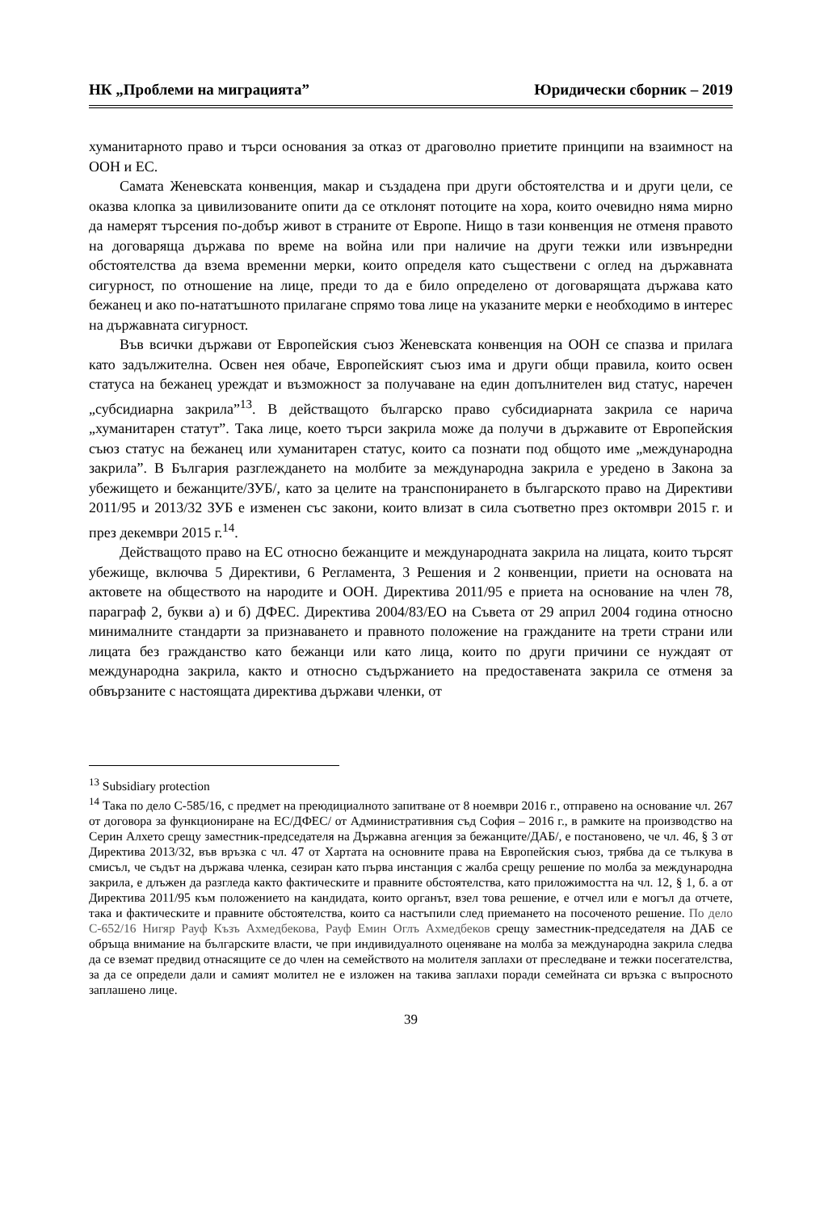НК „Проблеми на миграцията” Юридически сборник – 2019
хуманитарното право и търси основания за отказ от драговолно приетите принципи на взаимност на ООН и ЕС.
Самата Женевската конвенция, макар и създадена при други обстоятелства и и други цели, се оказва клопка за цивилизованите опити да се отклонят потоците на хора, които очевидно няма мирно да намерят търсения по-добър живот в страните от Европе. Нищо в тази конвенция не отменя правото на договаряща държава по време на война или при наличие на други тежки или извънредни обстоятелства да взема временни мерки, които определя като съществени с оглед на държавната сигурност, по отношение на лице, преди то да е било определено от договарящата държава като бежанец и ако по-нататъшното прилагане спрямо това лице на указаните мерки е необходимо в интерес на държавната сигурност.
Във всички държави от Европейския съюз Женевската конвенция на ООН се спазва и прилага като задължителна. Освен нея обаче, Европейският съюз има и други общи правила, които освен статуса на бежанец уреждат и възможност за получаване на един допълнителен вид статус, наречен „субсидиарна закрила”<sup>13</sup>. В действащото българско право субсидиарната закрила се нарича „хуманитарен статут”. Така лице, което търси закрила може да получи в държавите от Европейския съюз статус на бежанец или хуманитарен статус, които са познати под общото име „международна закрила”. В България разглеждането на молбите за международна закрила е уредено в Закона за убежището и бежанците/ЗУБ/, като за целите на транспонирането в българското право на Директиви 2011/95 и 2013/32 ЗУБ е изменен със закони, които влизат в сила съответно през октомври 2015 г. и през декември 2015 г.<sup>14</sup>.
Действащото право на ЕС относно бежанците и международната закрила на лицата, които търсят убежище, включва 5 Директиви, 6 Регламента, 3 Решения и 2 конвенции, приети на основата на актовете на обществото на народите и ООН. Директива 2011/95 е приета на основание на член 78, параграф 2, букви а) и б) ДФЕС. Директива 2004/83/ЕО на Съвета от 29 април 2004 година относно минималните стандарти за признаването и правното положение на гражданите на трети страни или лицата без гражданство като бежанци или като лица, които по други причини се нуждаят от международна закрила, както и относно съдържанието на предоставената закрила се отменя за обвързаните с настоящата директива държави членки, от
<sup>13</sup> Subsidiary protection
<sup>14</sup> Така по дело С-585/16, с предмет на преюдициалното запитване от 8 ноември 2016 г., отправено на основание чл. 267 от договора за функциониране на ЕС/ДФЕС/ от Административния съд София – 2016 г., в рамките на производство на Серин Алхето срещу заместник-председателя на Държавна агенция за бежанците/ДАБ/, е постановено, че чл. 46, § 3 от Директива 2013/32, във връзка с чл. 47 от Хартата на основните права на Европейския съюз, трябва да се тълкува в смисъл, че съдът на държава членка, сезиран като първа инстанция с жалба срещу решение по молба за международна закрила, е длъжен да разгледа както фактическите и правните обстоятелства, като приложимостта на чл. 12, § 1, б. а от Директива 2011/95 към положението на кандидата, които органът, взел това решение, е отчел или е могъл да отчете, така и фактическите и правните обстоятелства, които са настъпили след приемането на посоченото решение. По дело C-652/16 Нигяр Рауф Къзъ Ахмедбекова, Рауф Емин Оглъ Ахмедбеков срещу заместник-председателя на ДАБ се обръща внимание на българските власти, че при индивидуалното оценяване на молба за международна закрила следва да се вземат предвид отнасящите се до член на семейството на молителя заплахи от преследване и тежки посегателства, за да се определи дали и самият молител не е изложен на такива заплахи поради семейната си връзка с въпросното заплашено лице.
39